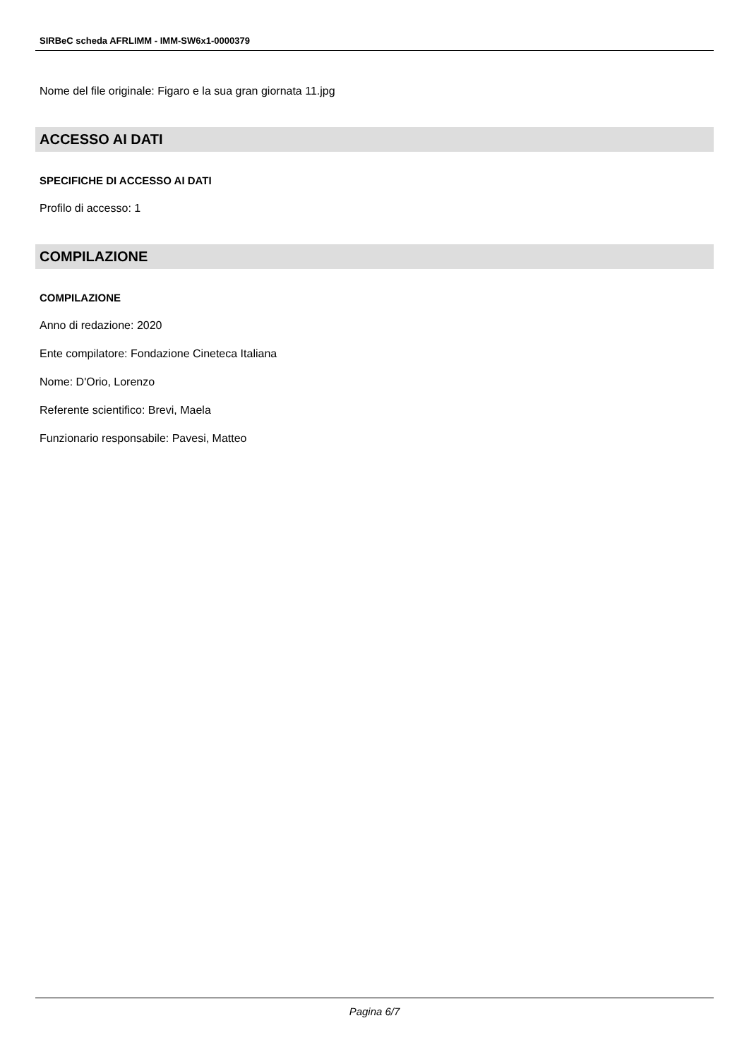SIRBeC scheda AFRLIMM - IMM-SW6x1-0000379
Nome del file originale: Figaro e la sua gran giornata 11.jpg
ACCESSO AI DATI
SPECIFICHE DI ACCESSO AI DATI
Profilo di accesso: 1
COMPILAZIONE
COMPILAZIONE
Anno di redazione: 2020
Ente compilatore: Fondazione Cineteca Italiana
Nome: D'Orio, Lorenzo
Referente scientifico: Brevi, Maela
Funzionario responsabile: Pavesi, Matteo
Pagina 6/7